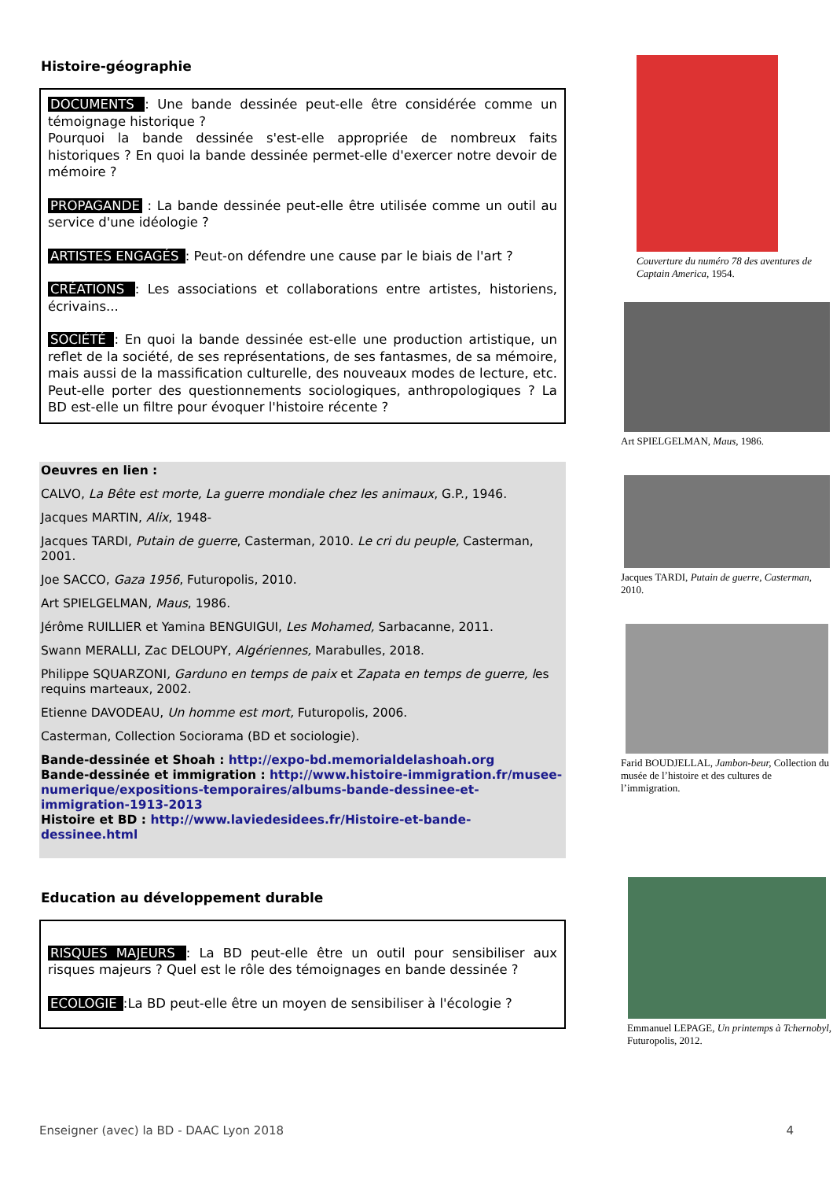Histoire-géographie
DOCUMENTS : Une bande dessinée peut-elle être considérée comme un témoignage historique ?
Pourquoi la bande dessinée s'est-elle appropriée de nombreux faits historiques ? En quoi la bande dessinée permet-elle d'exercer notre devoir de mémoire ?
PROPAGANDE : La bande dessinée peut-elle être utilisée comme un outil au service d'une idéologie ?
ARTISTES ENGAGÉS : Peut-on défendre une cause par le biais de l'art ?
CRÉATIONS : Les associations et collaborations entre artistes, historiens, écrivains...
SOCIÉTÉ : En quoi la bande dessinée est-elle une production artistique, un reflet de la société, de ses représentations, de ses fantasmes, de sa mémoire, mais aussi de la massification culturelle, des nouveaux modes de lecture, etc. Peut-elle porter des questionnements sociologiques, anthropologiques ? La BD est-elle un filtre pour évoquer l'histoire récente ?
Oeuvres en lien :
CALVO, La Bête est morte, La guerre mondiale chez les animaux, G.P., 1946.
Jacques MARTIN, Alix, 1948-
Jacques TARDI, Putain de guerre, Casterman, 2010. Le cri du peuple, Casterman, 2001.
Joe SACCO, Gaza 1956, Futuropolis, 2010.
Art SPIELGELMAN, Maus, 1986.
Jérôme RUILLIER et Yamina BENGUIGUI, Les Mohamed, Sarbacanne, 2011.
Swann MERALLI, Zac DELOUPY, Algériennes, Marabulles, 2018.
Philippe SQUARZONI, Garduno en temps de paix et Zapata en temps de guerre, les requins marteaux, 2002.
Etienne DAVODEAU, Un homme est mort, Futuropolis, 2006.
Casterman, Collection Sociorama (BD et sociologie).
Bande-dessinée et Shoah : http://expo-bd.memorialdelashoah.org
Bande-dessinée et immigration : http://www.histoire-immigration.fr/musee-numerique/expositions-temporaires/albums-bande-dessinee-et-immigration-1913-2013
Histoire et BD : http://www.laviedesidees.fr/Histoire-et-bande-dessinee.html
Education au développement durable
RISQUES MAJEURS : La BD peut-elle être un outil pour sensibiliser aux risques majeurs ? Quel est le rôle des témoignages en bande dessinée ?
ECOLOGIE :La BD peut-elle être un moyen de sensibiliser à l'écologie ?
Couverture du numéro 78 des aventures de Captain America, 1954.
Art SPIELGELMAN, Maus, 1986.
Jacques TARDI, Putain de guerre, Casterman, 2010.
Farid BOUDJELLAL, Jambon-beur, Collection du musée de l’histoire et des cultures de l’immigration.
Emmanuel LEPAGE, Un printemps à Tchernobyl, Futuropolis, 2012.
Enseigner (avec) la BD - DAAC Lyon 2018 4